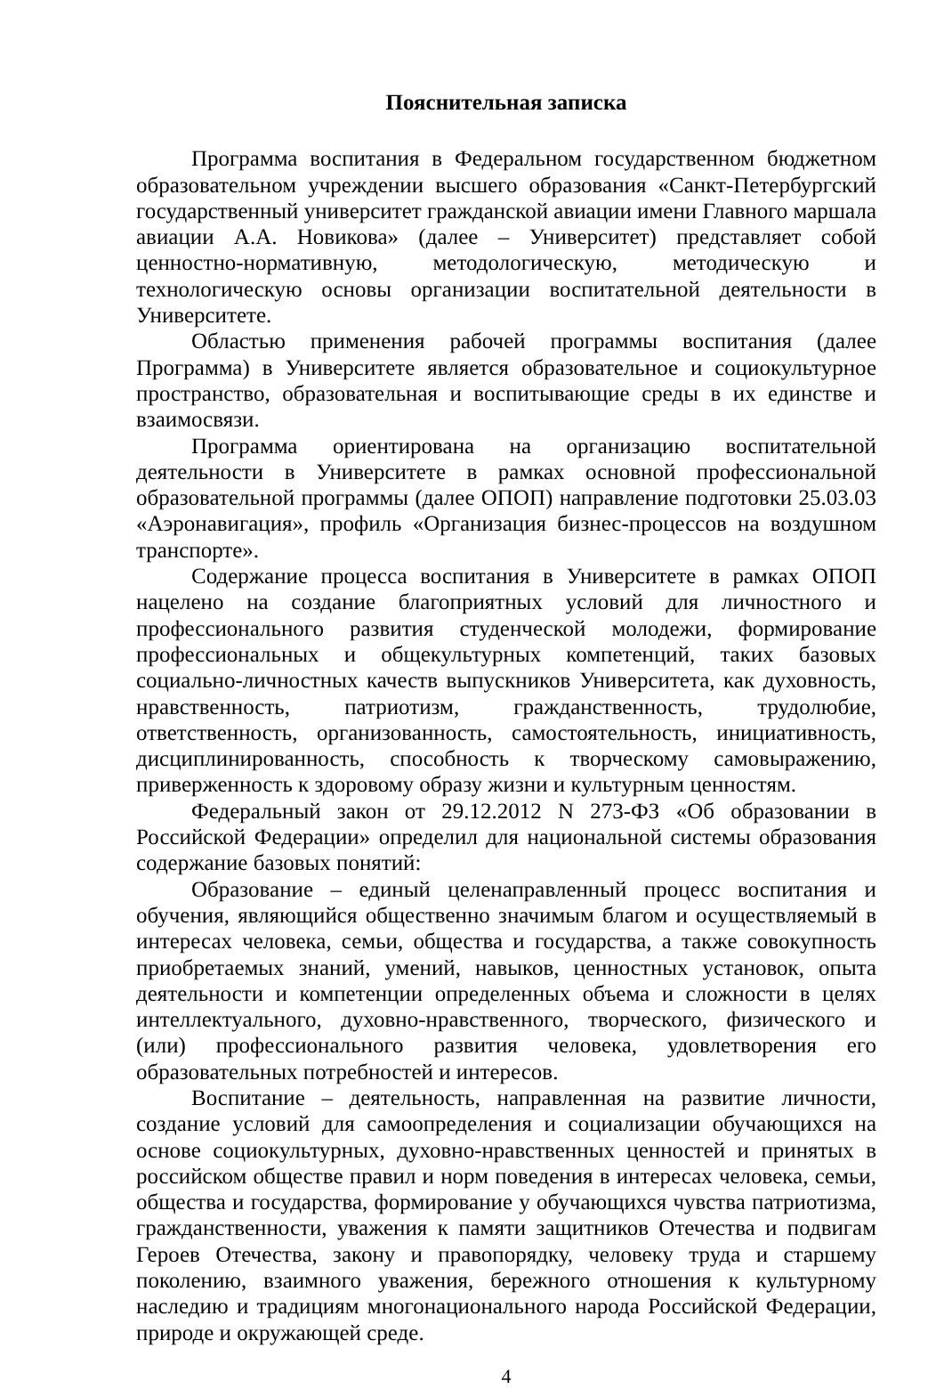Пояснительная записка
Программа воспитания в Федеральном государственном бюджетном образовательном учреждении высшего образования «Санкт-Петербургский государственный университет гражданской авиации имени Главного маршала авиации А.А. Новикова» (далее – Университет) представляет собой ценностно-нормативную, методологическую, методическую и технологическую основы организации воспитательной деятельности в Университете.
Областью применения рабочей программы воспитания (далее Программа) в Университете является образовательное и социокультурное пространство, образовательная и воспитывающие среды в их единстве и взаимосвязи.
Программа ориентирована на организацию воспитательной деятельности в Университете в рамках основной профессиональной образовательной программы (далее ОПОП) направление подготовки 25.03.03 «Аэронавигация», профиль «Организация бизнес-процессов на воздушном транспорте».
Содержание процесса воспитания в Университете в рамках ОПОП нацелено на создание благоприятных условий для личностного и профессионального развития студенческой молодежи, формирование профессиональных и общекультурных компетенций, таких базовых социально-личностных качеств выпускников Университета, как духовность, нравственность, патриотизм, гражданственность, трудолюбие, ответственность, организованность, самостоятельность, инициативность, дисциплинированность, способность к творческому самовыражению, приверженность к здоровому образу жизни и культурным ценностям.
Федеральный закон от 29.12.2012 N 273-ФЗ «Об образовании в Российской Федерации» определил для национальной системы образования содержание базовых понятий:
Образование – единый целенаправленный процесс воспитания и обучения, являющийся общественно значимым благом и осуществляемый в интересах человека, семьи, общества и государства, а также совокупность приобретаемых знаний, умений, навыков, ценностных установок, опыта деятельности и компетенции определенных объема и сложности в целях интеллектуального, духовно-нравственного, творческого, физического и (или) профессионального развития человека, удовлетворения его образовательных потребностей и интересов.
Воспитание – деятельность, направленная на развитие личности, создание условий для самоопределения и социализации обучающихся на основе социокультурных, духовно-нравственных ценностей и принятых в российском обществе правил и норм поведения в интересах человека, семьи, общества и государства, формирование у обучающихся чувства патриотизма, гражданственности, уважения к памяти защитников Отечества и подвигам Героев Отечества, закону и правопорядку, человеку труда и старшему поколению, взаимного уважения, бережного отношения к культурному наследию и традициям многонационального народа Российской Федерации, природе и окружающей среде.
4